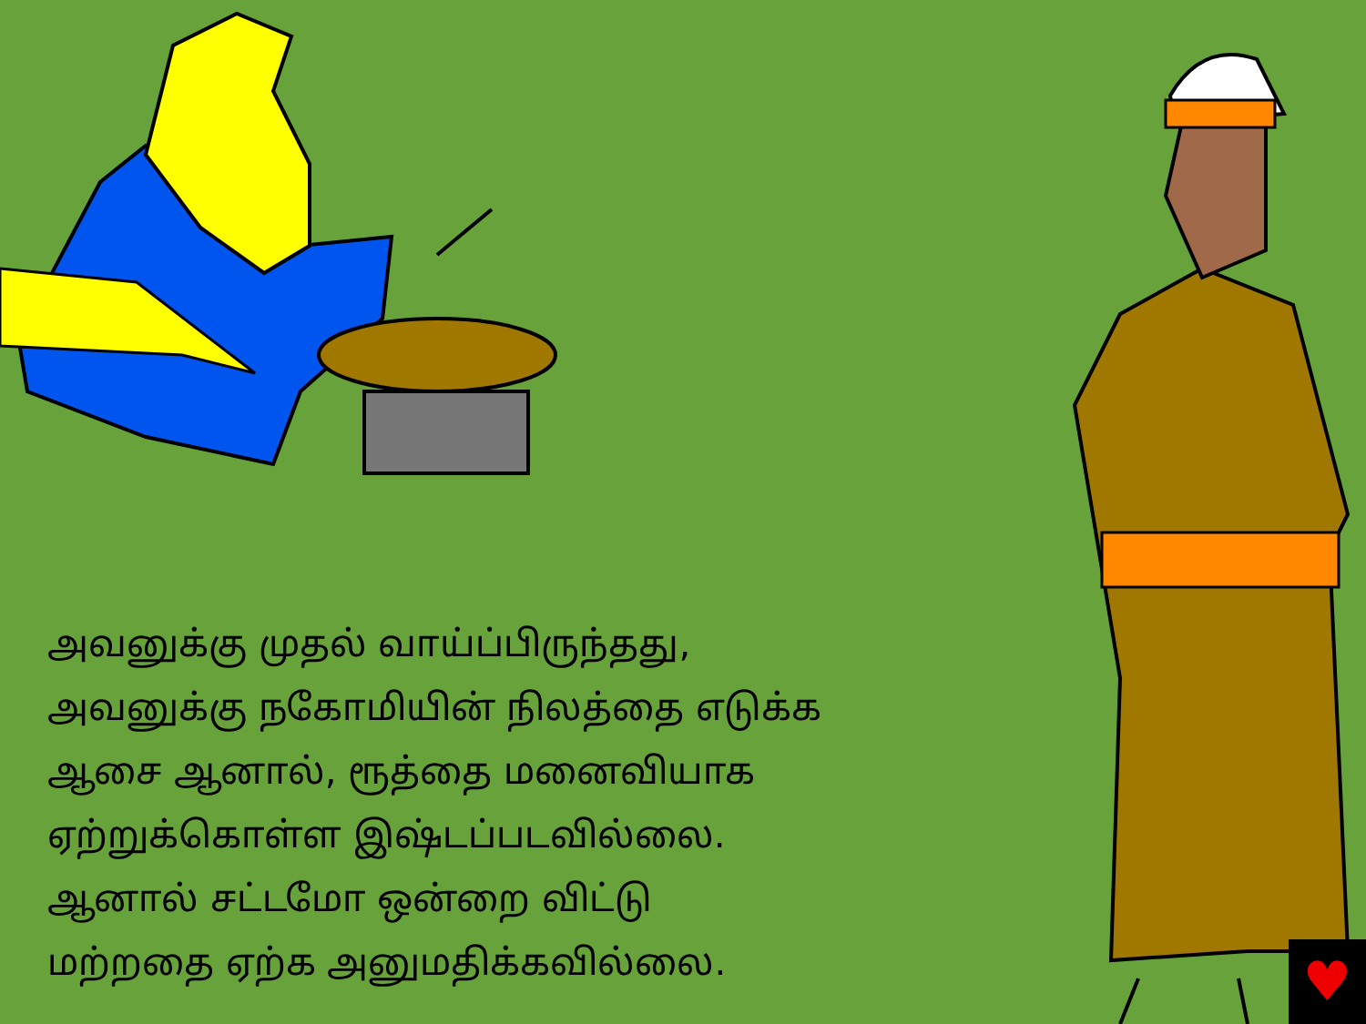அவனுக்கு முதல் வாய்ப்பிருந்தது,
அவனுக்கு நகோமியின் நிலத்தை எடுக்க
ஆசை ஆனால், ரூத்தை மனைவியாக
ஏற்றுக்கொள்ள இஷ்டப்படவில்லை.
ஆனால் சட்டமோ ஒன்றை விட்டு
மற்றதை ஏற்க அனுமதிக்கவில்லை.
♥